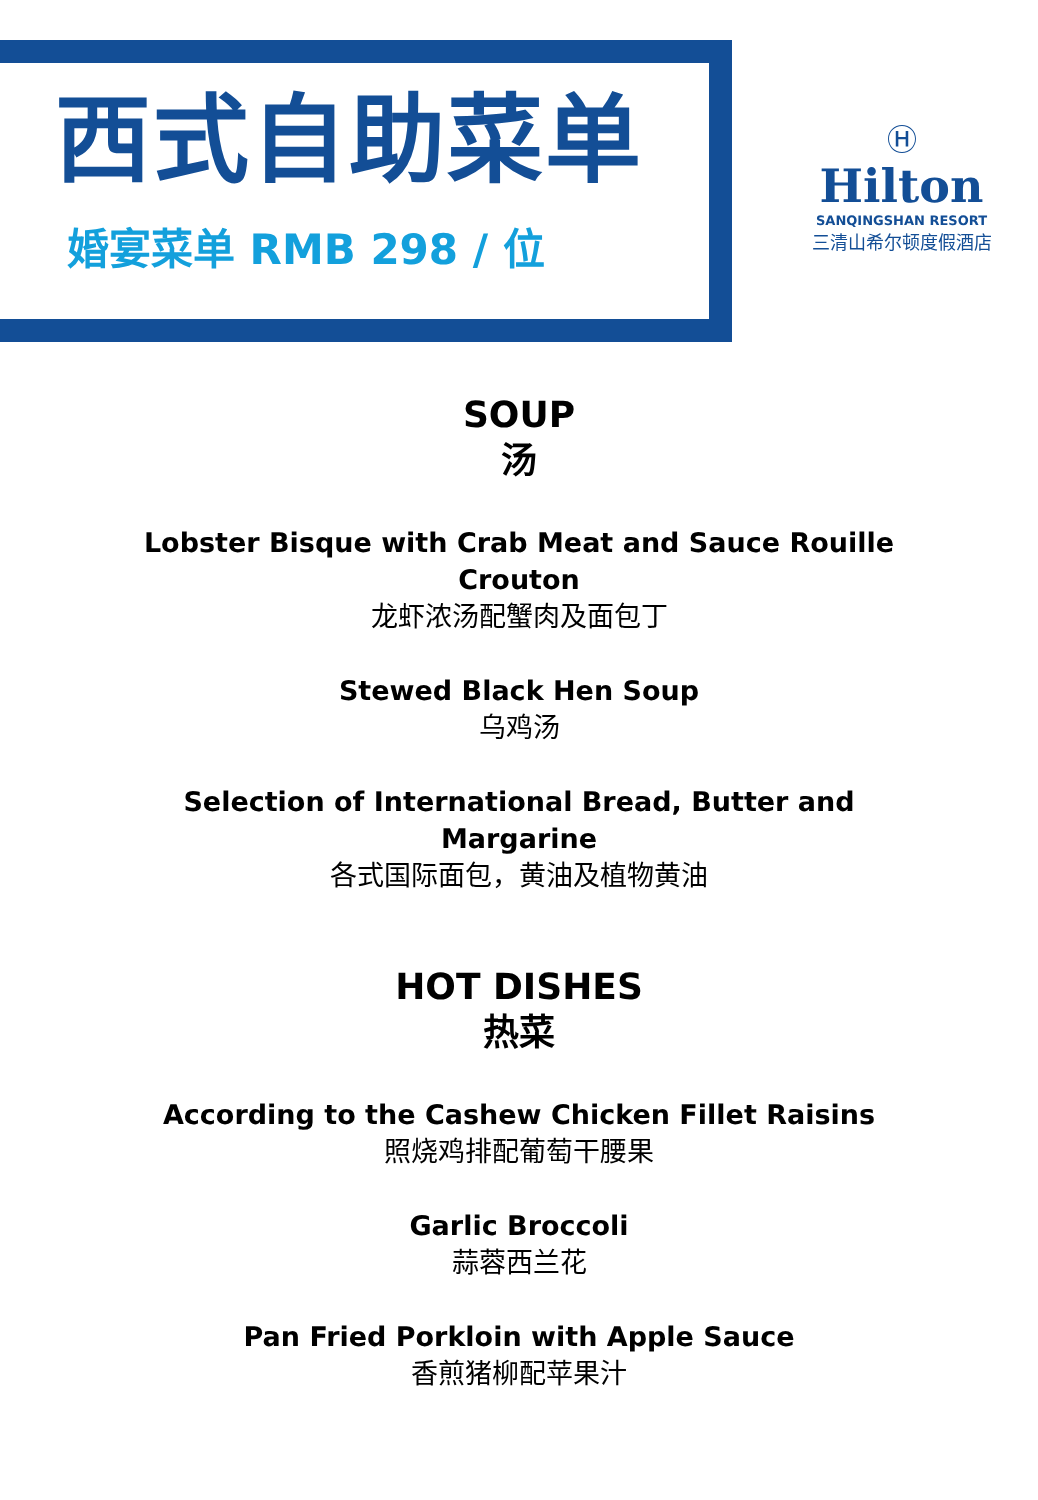西式自助菜单
婚宴菜单 RMB 298 / 位
Ⓗ
Hilton
SANQINGSHAN RESORT
三清山希尔顿度假酒店
SOUP
汤
Lobster Bisque with Crab Meat and Sauce Rouille
Crouton
龙虾浓汤配蟹肉及面包丁
Stewed Black Hen Soup
乌鸡汤
Selection of International Bread, Butter and
Margarine
各式国际面包，黄油及植物黄油
HOT DISHES
热菜
According to the Cashew Chicken Fillet Raisins
照烧鸡排配葡萄干腰果
Garlic Broccoli
蒜蓉西兰花
Pan Fried Porkloin with Apple Sauce
香煎猪柳配苹果汁